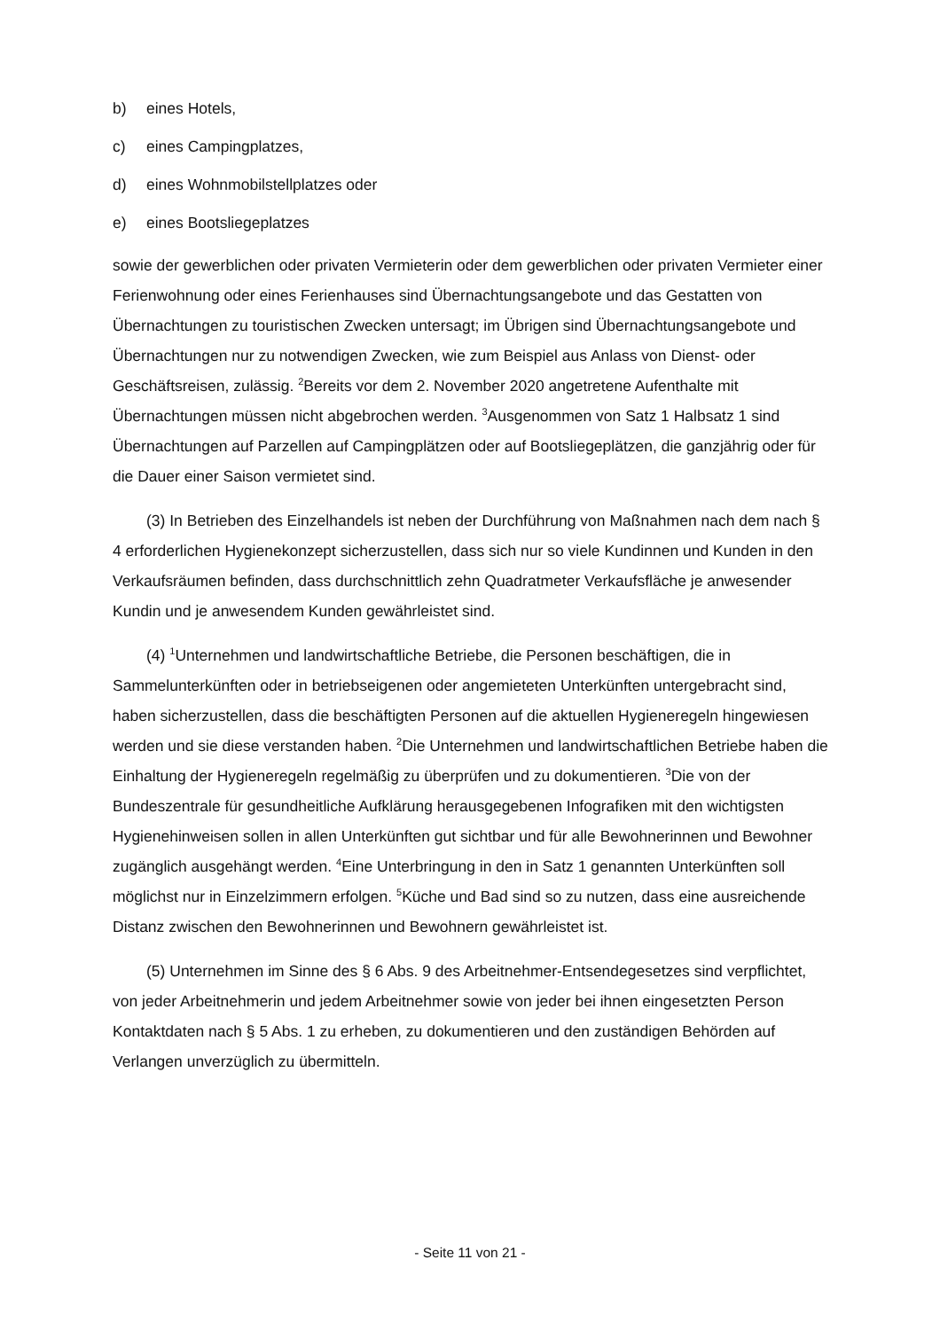b) eines Hotels,
c) eines Campingplatzes,
d) eines Wohnmobilstellplatzes oder
e) eines Bootsliegeplatzes
sowie der gewerblichen oder privaten Vermieterin oder dem gewerblichen oder privaten Vermieter einer Ferienwohnung oder eines Ferienhauses sind Übernachtungsangebote und das Gestatten von Übernachtungen zu touristischen Zwecken untersagt; im Übrigen sind Übernachtungsangebote und Übernachtungen nur zu notwendigen Zwecken, wie zum Beispiel aus Anlass von Dienst- oder Geschäftsreisen, zulässig. <sup>2</sup>Bereits vor dem 2. November 2020 angetretene Aufenthalte mit Übernachtungen müssen nicht abgebrochen werden. <sup>3</sup>Ausgenommen von Satz 1 Halbsatz 1 sind Übernachtungen auf Parzellen auf Campingplätzen oder auf Bootsliegeplätzen, die ganzjährig oder für die Dauer einer Saison vermietet sind.
(3) In Betrieben des Einzelhandels ist neben der Durchführung von Maßnahmen nach dem nach § 4 erforderlichen Hygienekonzept sicherzustellen, dass sich nur so viele Kundinnen und Kunden in den Verkaufsräumen befinden, dass durchschnittlich zehn Quadratmeter Verkaufsfläche je anwesender Kundin und je anwesendem Kunden gewährleistet sind.
(4) <sup>1</sup>Unternehmen und landwirtschaftliche Betriebe, die Personen beschäftigen, die in Sammelunterkünften oder in betriebseigenen oder angemieteten Unterkünften untergebracht sind, haben sicherzustellen, dass die beschäftigten Personen auf die aktuellen Hygieneregeln hingewiesen werden und sie diese verstanden haben. <sup>2</sup>Die Unternehmen und landwirtschaftlichen Betriebe haben die Einhaltung der Hygieneregeln regelmäßig zu überprüfen und zu dokumentieren. <sup>3</sup>Die von der Bundeszentrale für gesundheitliche Aufklärung herausgegebenen Infografiken mit den wichtigsten Hygienehinweisen sollen in allen Unterkünften gut sichtbar und für alle Bewohnerinnen und Bewohner zugänglich ausgehängt werden. <sup>4</sup>Eine Unterbringung in den in Satz 1 genannten Unterkünften soll möglichst nur in Einzelzimmern erfolgen. <sup>5</sup>Küche und Bad sind so zu nutzen, dass eine ausreichende Distanz zwischen den Bewohnerinnen und Bewohnern gewährleistet ist.
(5) Unternehmen im Sinne des § 6 Abs. 9 des Arbeitnehmer-Entsendegesetzes sind verpflichtet, von jeder Arbeitnehmerin und jedem Arbeitnehmer sowie von jeder bei ihnen eingesetzten Person Kontaktdaten nach § 5 Abs. 1 zu erheben, zu dokumentieren und den zuständigen Behörden auf Verlangen unverzüglich zu übermitteln.
- Seite 11 von 21 -